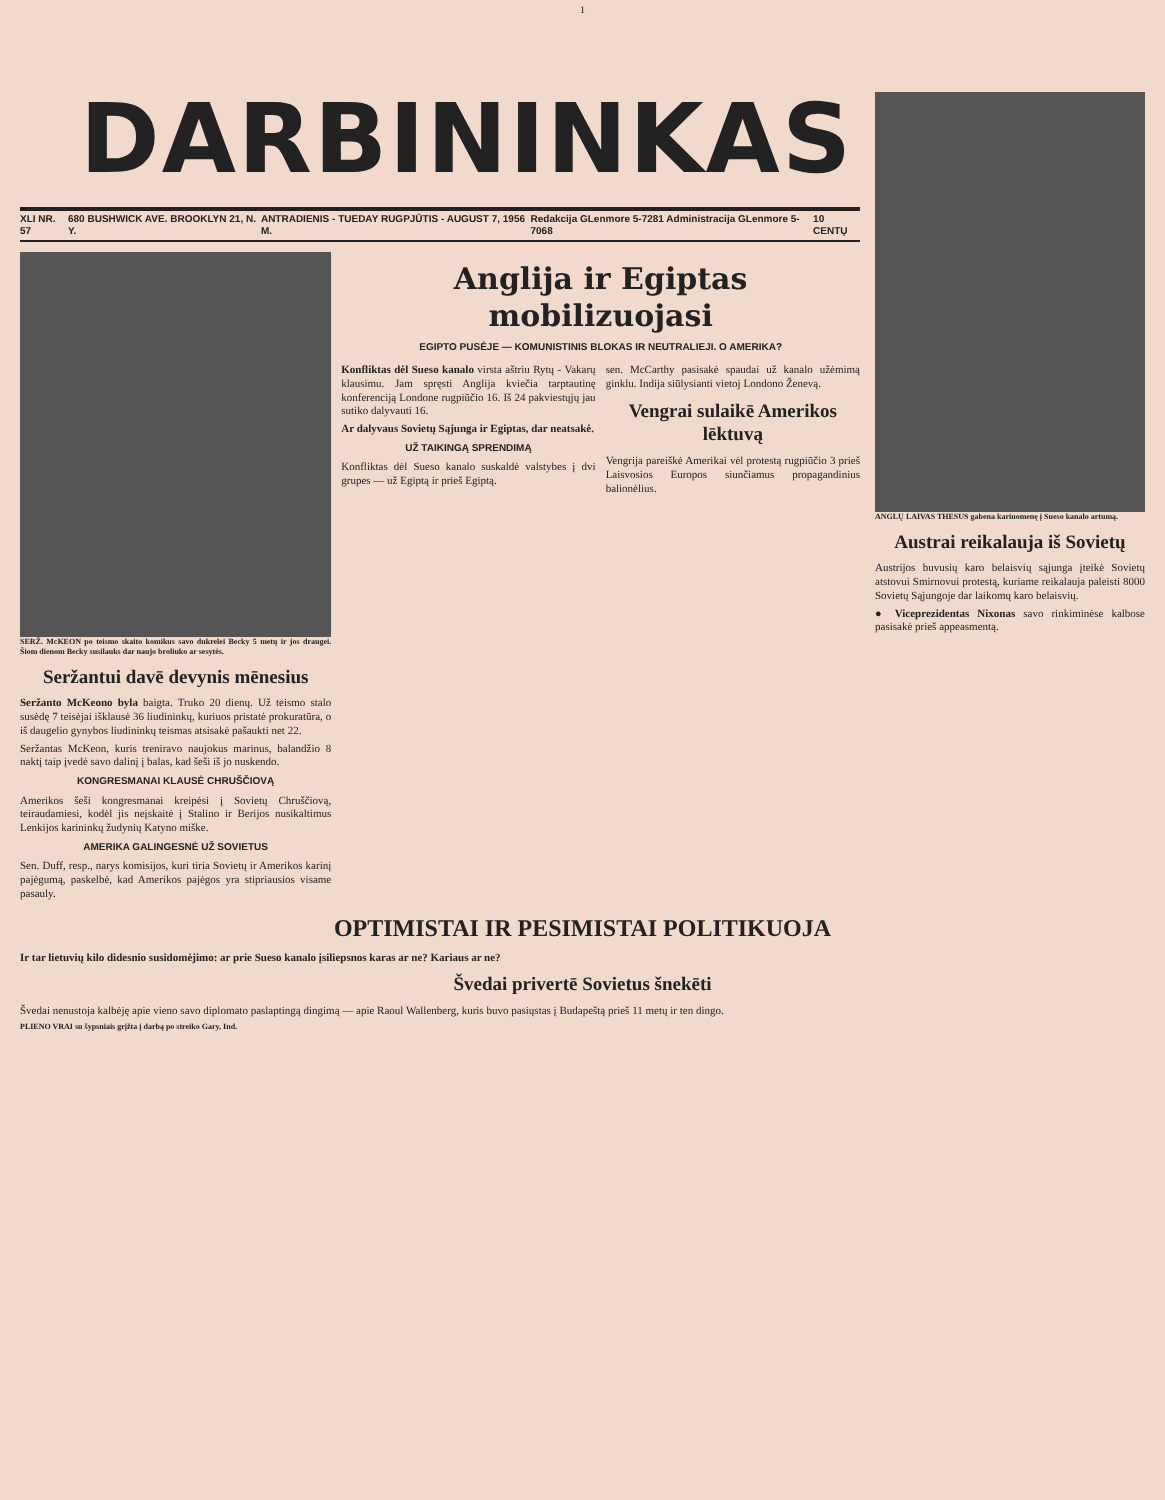1
DARBININKAS
XLI NR. 57 680 BUSHWICK AVE. BROOKLYN 21, N. Y. ANTRADIENIS - TUEDAY RUGPJŪTIS - AUGUST 7, 1956 M. Redakcija GLenmore 5-7281 Administracija GLenmore 5-7068 10 CENTŲ
SERŽ. McKEON po teismo skaito komikus savo dukrelei Becky 5 metų ir jos draugei. Šiom dienom Becky susilauks dar naujo broliuko ar sesytės.
Seržantui davē devynis mēnesius
Seržanto McKeono byla baigta. Truko 20 dienų. Už teismo stalo susėdę 7 teisėjai išklausė 36 liudininkų, kuriuos pristatė prokuratūra, o iš daugelio gynybos liudininkų teismas atsisakė pašaukti net 22.
Seržantas McKeon, kuris treniravo naujokus marinus, balandžio 8 naktį taip įvedė savo dalinį į balas, kad šeši iš jo nuskendo.
KONGRESMANAI KLAUSĖ CHRUŠČIOVĄ
Amerikos šeši kongresmanai kreipėsi į Sovietų Chruščiovą, teiraudamiesi, kodėl jis neįskaitė į Stalino ir Berijos nusikaltimus Lenkijos karininkų žudynių Katyno miške.
AMERIKA GALINGESNĖ UŽ SOVIETUS
Sen. Duff, resp., narys komisijos, kuri tiria Sovietų ir Amerikos karinį pajėgumą, paskelbė, kad Amerikos pajėgos yra stipriausios visame pasauly.
Anglija ir Egiptas mobilizuojasi
EGIPTO PUSĖJE — KOMUNISTINIS BLOKAS IR NEUTRALIEJI. O AMERIKA?
Konfliktas dėl Sueso kanalo virsta aštriu Rytų - Vakarų klausimu. Jam spręsti Anglija kviečia tarptautinę konferenciją Londone rugpiūčio 16. Iš 24 pakviestųjų jau sutiko dalyvauti 16.
Ar dalyvaus Sovietų Sąjunga ir Egiptas, dar neatsakė.
UŽ TAIKINGĄ SPRENDIMĄ
Konfliktas dėl Sueso kanalo suskaldė valstybes į dvi grupes — už Egiptą ir prieš Egiptą.
sen. McCarthy pasisakė spaudai už kanalo užėmimą ginklu. Indija siūlysianti vietoj Londono Ženevą.
Vengrai sulaikē Amerikos lēktuvą
Vengrija pareiškė Amerikai vėl protestą rugpiūčio 3 prieš Laisvosios Europos siunčiamus propagandinius balionėlius.
ANGLŲ LAIVAS THESUS gabena kariuomenę į Sueso kanalo artumą.
Austrai reikalauja iš Sovietų
Austrijos buvusių karo belaisvių sąjunga įteikė Sovietų atstovui Smirnovui protestą, kuriame reikalauja paleisti 8000 Sovietų Sąjungoje dar laikomų karo belaisvių.
● Viceprezidentas Nixonas savo rinkiminėse kalbose pasisakė prieš appeasmentą.
OPTIMISTAI IR PESIMISTAI POLITIKUOJA
Ir tar lietuvių kilo didesnio susidomėjimo: ar prie Sueso kanalo įsiliepsnos karas ar ne? Kariaus ar ne?
Švedai privertē Sovietus šnekēti
Švedai nenustoja kalbėję apie vieno savo diplomato paslaptingą dingimą — apie Raoul Wallenberg, kuris buvo pasiųstas į Budapeštą prieš 11 metų ir ten dingo.
PLIENO VRAI su šypsniais grįžta į darbą po streiko Gary, Ind.